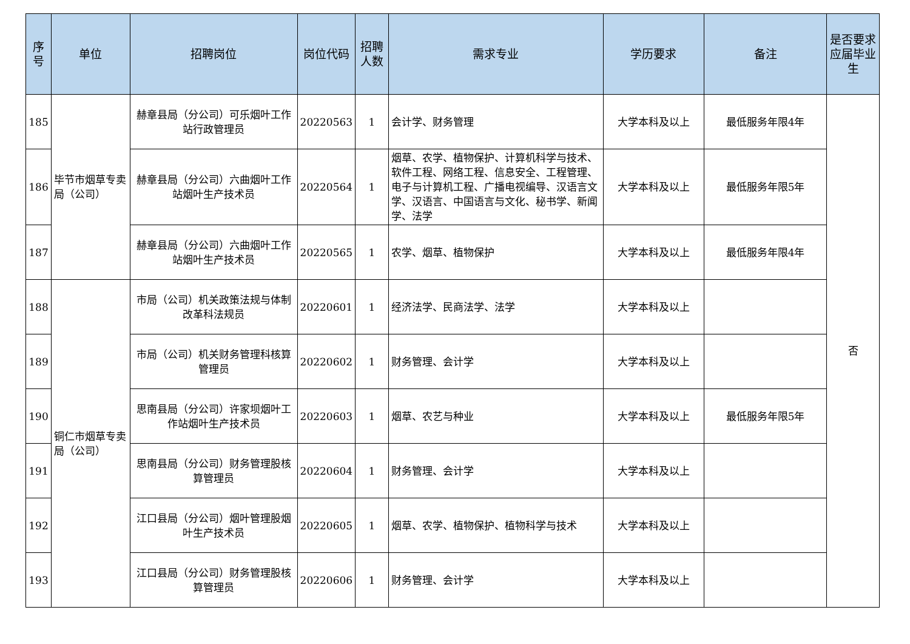| 序号 | 单位 | 招聘岗位 | 岗位代码 | 招聘人数 | 需求专业 | 学历要求 | 备注 | 是否要求应届毕业生 |
| --- | --- | --- | --- | --- | --- | --- | --- | --- |
| 185 | 毕节市烟草专卖局（公司） | 赫章县局（分公司）可乐烟叶工作站行政管理员 | 20220563 | 1 | 会计学、财务管理 | 大学本科及以上 | 最低服务年限4年 | 否 |
| 186 | | 赫章县局（分公司）六曲烟叶工作站烟叶生产技术员 | 20220564 | 1 | 烟草、农学、植物保护、计算机科学与技术、软件工程、网络工程、信息安全、工程管理、电子与计算机工程、广播电视编导、汉语言文学、汉语言、中国语言与文化、秘书学、新闻学、法学 | 大学本科及以上 | 最低服务年限5年 | |
| 187 | | 赫章县局（分公司）六曲烟叶工作站烟叶生产技术员 | 20220565 | 1 | 农学、烟草、植物保护 | 大学本科及以上 | 最低服务年限4年 | |
| 188 | 铜仁市烟草专卖局（公司） | 市局（公司）机关政策法规与体制改革科法规员 | 20220601 | 1 | 经济法学、民商法学、法学 | 大学本科及以上 | | |
| 189 | | 市局（公司）机关财务管理科核算管理员 | 20220602 | 1 | 财务管理、会计学 | 大学本科及以上 | | |
| 190 | | 思南县局（分公司）许家坝烟叶工作站烟叶生产技术员 | 20220603 | 1 | 烟草、农艺与种业 | 大学本科及以上 | 最低服务年限5年 | |
| 191 | | 思南县局（分公司）财务管理股核算管理员 | 20220604 | 1 | 财务管理、会计学 | 大学本科及以上 | | |
| 192 | | 江口县局（分公司）烟叶管理股烟叶生产技术员 | 20220605 | 1 | 烟草、农学、植物保护、植物科学与技术 | 大学本科及以上 | | |
| 193 | | 江口县局（分公司）财务管理股核算管理员 | 20220606 | 1 | 财务管理、会计学 | 大学本科及以上 | | |